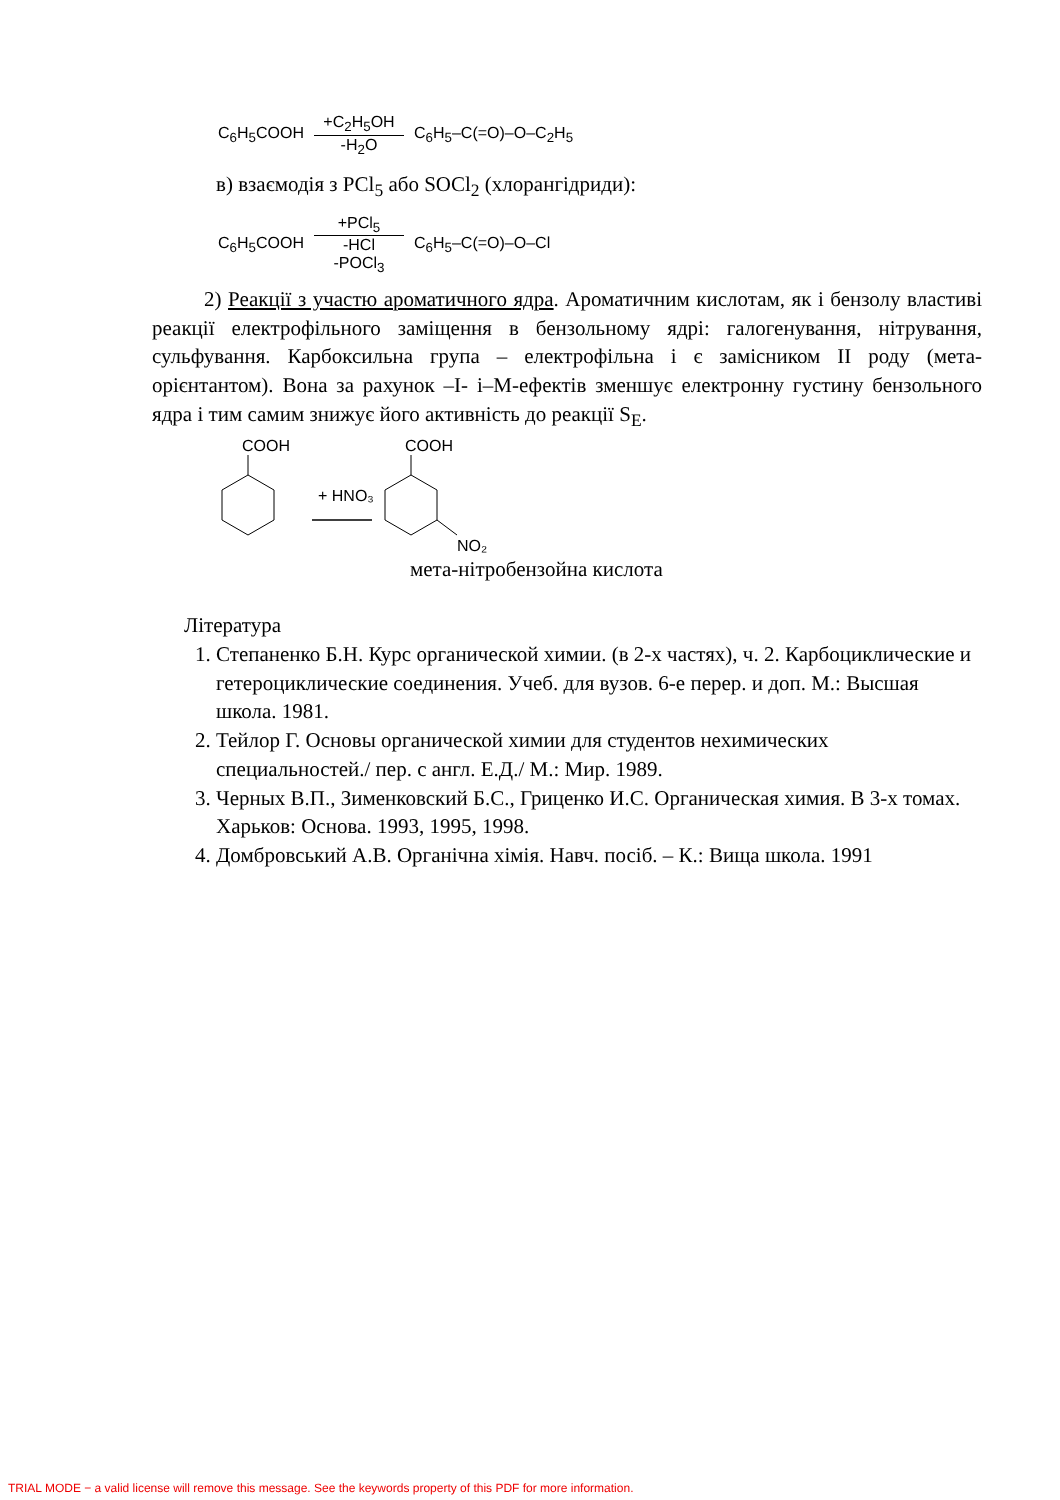C<sub>6</sub>H<sub>5</sub>COOH +C<sub>2</sub>H<sub>5</sub>OH -H<sub>2</sub>O C<sub>6</sub>H<sub>5</sub>–C(=O)–O–C<sub>2</sub>H<sub>5</sub>
в) взаємодія з PCl<sub>5</sub> або SOCl<sub>2</sub> (хлорангідриди):
C<sub>6</sub>H<sub>5</sub>COOH +PCl<sub>5</sub> -HCl -POCl<sub>3</sub> C<sub>6</sub>H<sub>5</sub>–C(=O)–O–Cl
2) Реакції з участю ароматичного ядра. Ароматичним кислотам, як і бензолу властиві реакції електрофільного заміщення в бензольному ядрі: галогенування, нітрування, сульфування. Карбоксильна група – електрофільна і є замісником II роду (мета-орієнтантом). Вона за рахунок –I- і–M-ефектів зменшує електронну густину бензольного ядра і тим самим знижує його активність до реакції S<sub>E</sub>.
COOH
+ HNO₃
COOH
NO₂
мета-нітробензойна кислота
Література
1. Степаненко Б.Н. Курс органической химии. (в 2-х частях), ч. 2. Карбоциклические и гетероциклические соединения. Учеб. для вузов. 6-е перер. и доп. М.: Высшая школа. 1981.
2. Тейлор Г. Основы органической химии для студентов нехимических специальностей./ пер. с англ. Е.Д./ М.: Мир. 1989.
3. Черных В.П., Зименковский Б.С., Гриценко И.С. Органическая химия. В 3-х томах. Харьков: Основа. 1993, 1995, 1998.
4. Домбровський А.В. Органічна хімія. Навч. посіб. – К.: Вища школа. 1991
TRIAL MODE − a valid license will remove this message. See the keywords property of this PDF for more information.